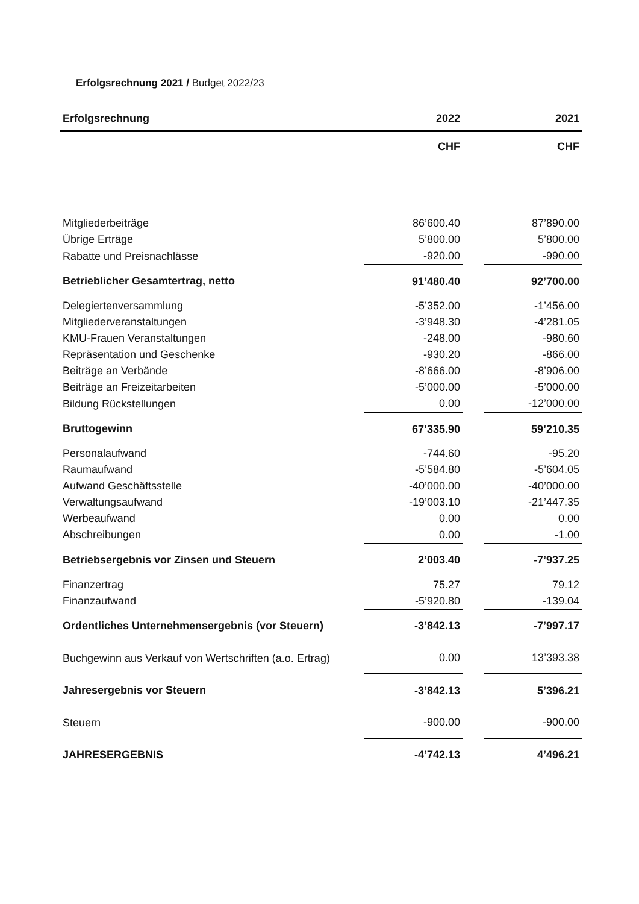Erfolgsrechnung 2021 / Budget 2022/23
| Erfolgsrechnung | 2022 | | 2021 |
| --- | --- | --- | --- |
| | CHF | | CHF |
| Mitgliederbeiträge | 86’600.40 | | 87’890.00 |
| Übrige Erträge | 5’800.00 | | 5’800.00 |
| Rabatte und Preisnachlässe | -920.00 | | -990.00 |
| Betrieblicher Gesamtertrag, netto | 91’480.40 | | 92’700.00 |
| Delegiertenversammlung | -5’352.00 | | -1’456.00 |
| Mitgliederveranstaltungen | -3’948.30 | | -4’281.05 |
| KMU-Frauen Veranstaltungen | -248.00 | | -980.60 |
| Repräsentation und Geschenke | -930.20 | | -866.00 |
| Beiträge an Verbände | -8’666.00 | | -8’906.00 |
| Beiträge an Freizeitarbeiten | -5’000.00 | | -5’000.00 |
| Bildung Rückstellungen | 0.00 | | -12’000.00 |
| Bruttogewinn | 67’335.90 | | 59’210.35 |
| Personalaufwand | -744.60 | | -95.20 |
| Raumaufwand | -5’584.80 | | -5’604.05 |
| Aufwand Geschäftsstelle | -40’000.00 | | -40’000.00 |
| Verwaltungsaufwand | -19’003.10 | | -21’447.35 |
| Werbeaufwand | 0.00 | | 0.00 |
| Abschreibungen | 0.00 | | -1.00 |
| Betriebsergebnis vor Zinsen und Steuern | 2’003.40 | | -7’937.25 |
| Finanzertrag | 75.27 | | 79.12 |
| Finanzaufwand | -5’920.80 | | -139.04 |
| Ordentliches Unternehmensergebnis (vor Steuern) | -3’842.13 | | -7’997.17 |
| Buchgewinn aus Verkauf von Wertschriften (a.o. Ertrag) | 0.00 | | 13’393.38 |
| Jahresergebnis vor Steuern | -3’842.13 | | 5’396.21 |
| Steuern | -900.00 | | -900.00 |
| JAHRESERGEBNIS | -4’742.13 | | 4’496.21 |